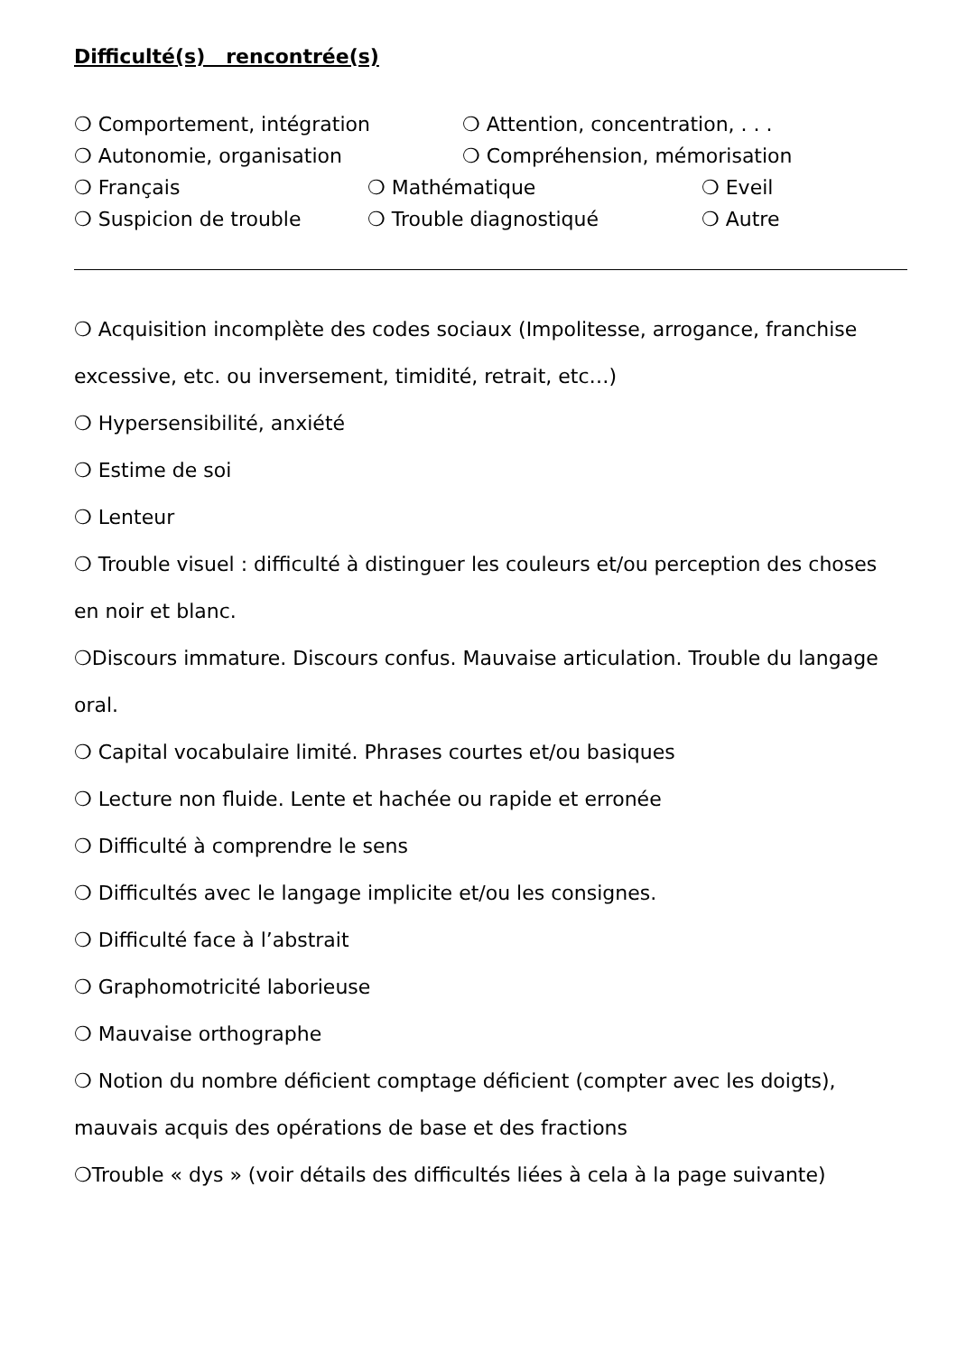Difficulté(s) rencontrée(s)
❍ Comportement, intégration ❍ Attention, concentration, . . .
❍ Autonomie, organisation ❍ Compréhension, mémorisation
❍ Français ❍ Mathématique ❍ Eveil
❍ Suspicion de trouble ❍ Trouble diagnostiqué ❍ Autre
❍ Acquisition incomplète des codes sociaux (Impolitesse, arrogance, franchise excessive, etc. ou inversement, timidité, retrait, etc…)
❍ Hypersensibilité, anxiété
❍ Estime de soi
❍ Lenteur
❍ Trouble visuel : difficulté à distinguer les couleurs et/ou perception des choses en noir et blanc.
❍Discours immature. Discours confus. Mauvaise articulation. Trouble du langage oral.
❍ Capital vocabulaire limité. Phrases courtes et/ou basiques
❍ Lecture non fluide. Lente et hachée ou rapide et erronée
❍ Difficulté à comprendre le sens
❍ Difficultés avec le langage implicite et/ou les consignes.
❍ Difficulté face à l’abstrait
❍ Graphomotricité laborieuse
❍ Mauvaise orthographe
❍ Notion du nombre déficient comptage déficient (compter avec les doigts), mauvais acquis des opérations de base et des fractions
❍Trouble « dys » (voir détails des difficultés liées à cela à la page suivante)